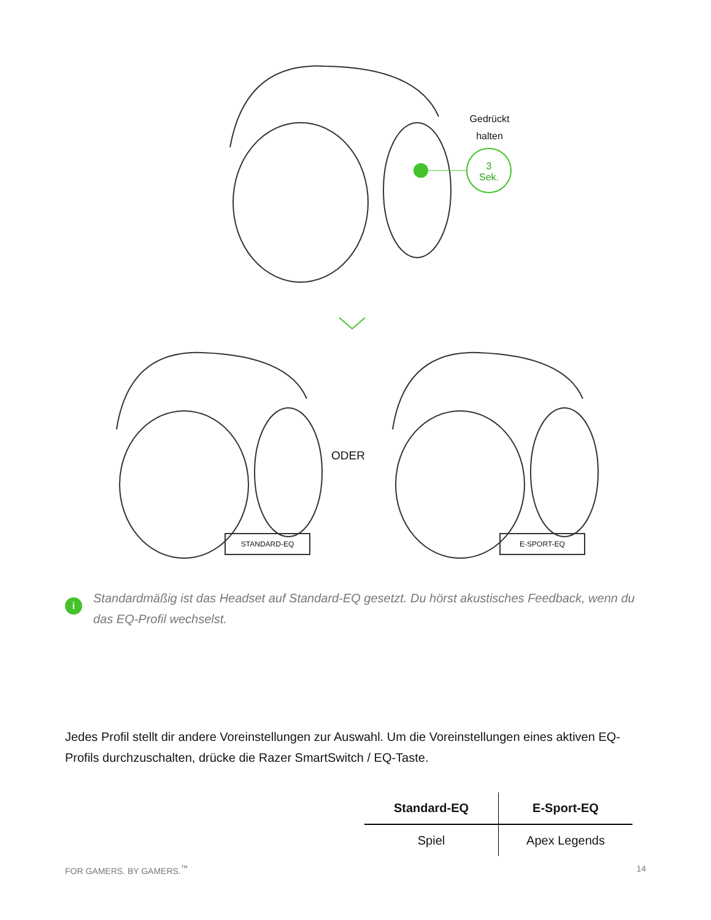Gedrückt halten
3
Sek.
ODER
STANDARD-EQ E-SPORT-EQ
i
Standardmäßig ist das Headset auf Standard-EQ gesetzt. Du hörst akustisches Feedback, wenn du das EQ-Profil wechselst.
Jedes Profil stellt dir andere Voreinstellungen zur Auswahl. Um die Voreinstellungen eines aktiven EQ-Profils durchzuschalten, drücke die Razer SmartSwitch / EQ-Taste.
| Standard-EQ | E-Sport-EQ |
| --- | --- |
| Spiel | Apex Legends |
FOR GAMERS. BY GAMERS.<sup>™</sup> 14